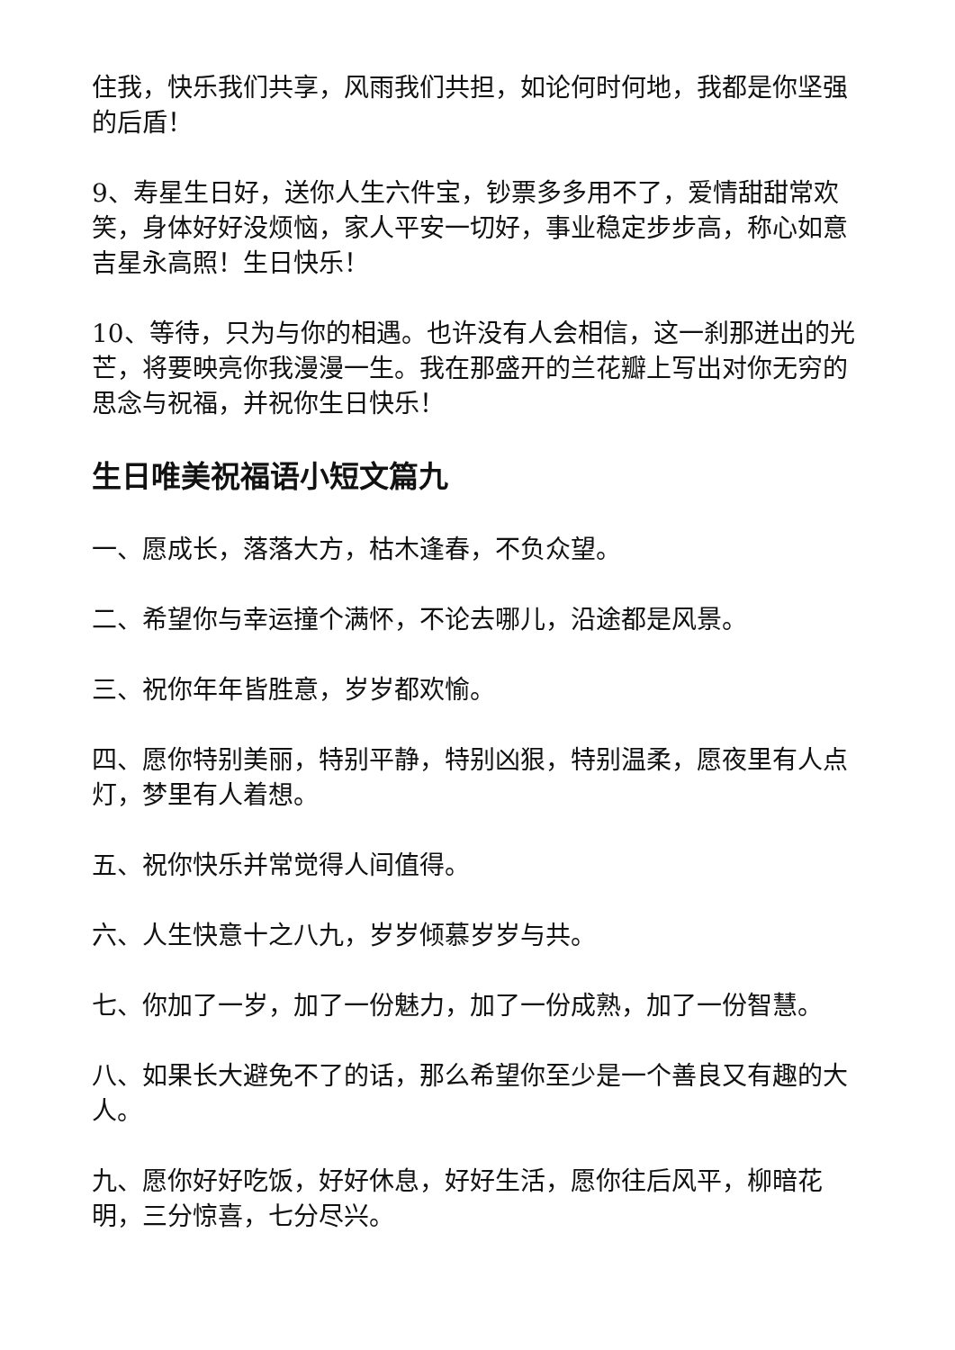住我，快乐我们共享，风雨我们共担，如论何时何地，我都是你坚强的后盾！
9、寿星生日好，送你人生六件宝，钞票多多用不了，爱情甜甜常欢笑，身体好好没烦恼，家人平安一切好，事业稳定步步高，称心如意吉星永高照！生日快乐！
10、等待，只为与你的相遇。也许没有人会相信，这一刹那迸出的光芒，将要映亮你我漫漫一生。我在那盛开的兰花瓣上写出对你无穷的思念与祝福，并祝你生日快乐！
生日唯美祝福语小短文篇九
一、愿成长，落落大方，枯木逢春，不负众望。
二、希望你与幸运撞个满怀，不论去哪儿，沿途都是风景。
三、祝你年年皆胜意，岁岁都欢愉。
四、愿你特别美丽，特别平静，特别凶狠，特别温柔，愿夜里有人点灯，梦里有人着想。
五、祝你快乐并常觉得人间值得。
六、人生快意十之八九，岁岁倾慕岁岁与共。
七、你加了一岁，加了一份魅力，加了一份成熟，加了一份智慧。
八、如果长大避免不了的话，那么希望你至少是一个善良又有趣的大人。
九、愿你好好吃饭，好好休息，好好生活，愿你往后风平，柳暗花明，三分惊喜，七分尽兴。